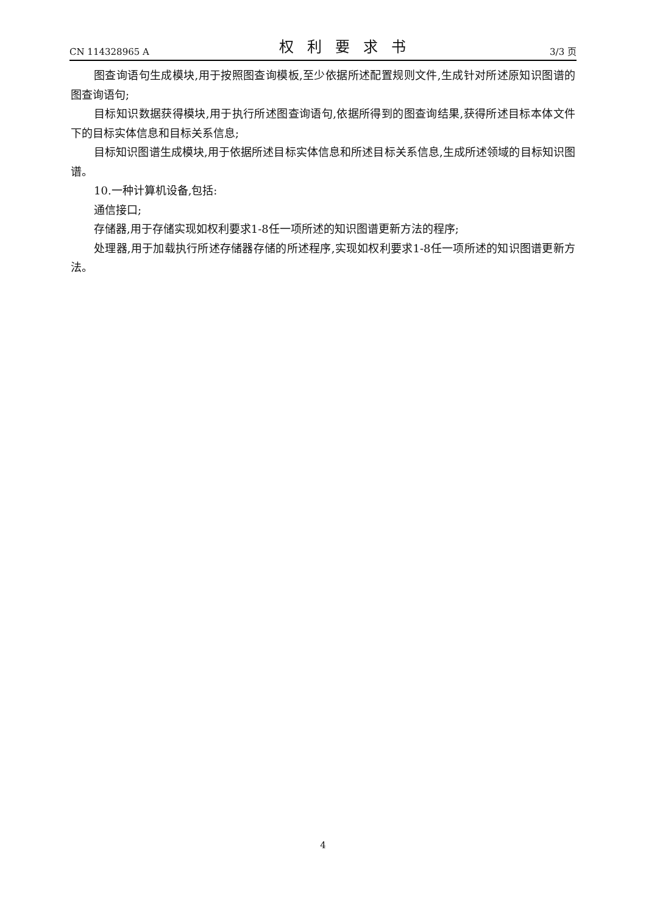CN 114328965 A 权利要求书 3/3 页
图查询语句生成模块,用于按照图查询模板,至少依据所述配置规则文件,生成针对所述原知识图谱的图查询语句;
目标知识数据获得模块,用于执行所述图查询语句,依据所得到的图查询结果,获得所述目标本体文件下的目标实体信息和目标关系信息;
目标知识图谱生成模块,用于依据所述目标实体信息和所述目标关系信息,生成所述领域的目标知识图谱。
10.一种计算机设备,包括:
通信接口;
存储器,用于存储实现如权利要求1-8任一项所述的知识图谱更新方法的程序;
处理器,用于加载执行所述存储器存储的所述程序,实现如权利要求1-8任一项所述的知识图谱更新方法。
4